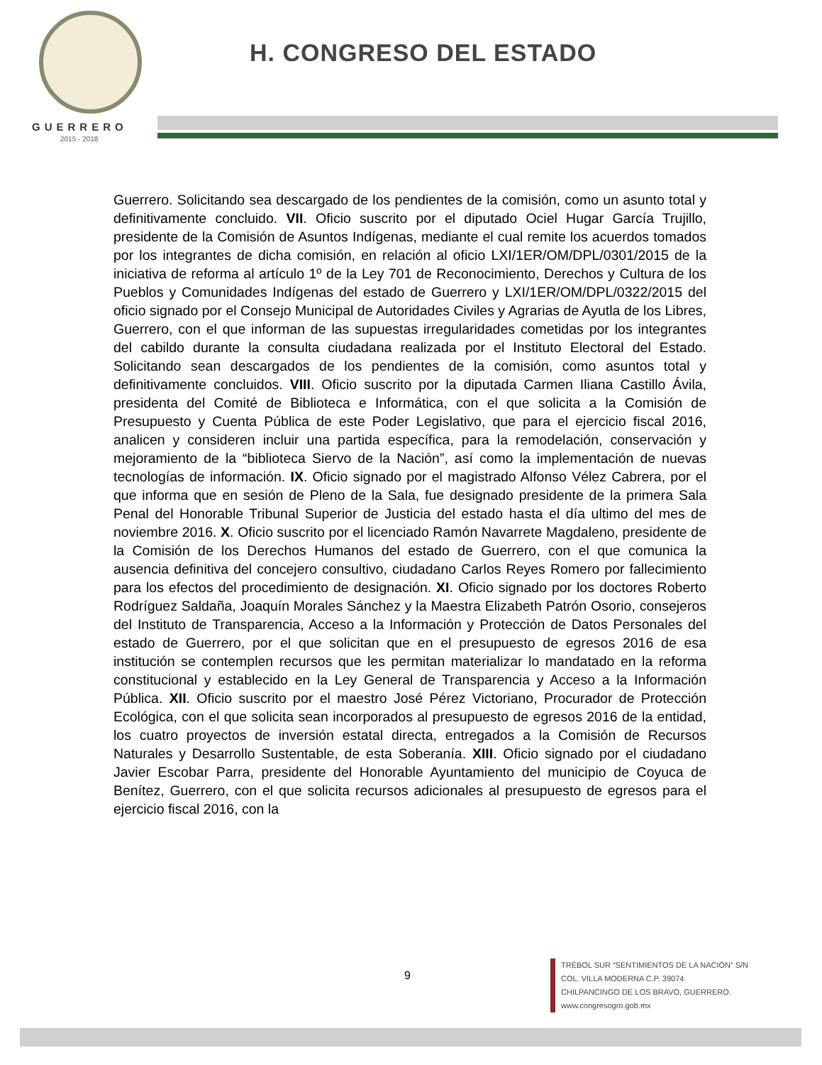GUERRERO
2015 - 2018
H. CONGRESO DEL ESTADO
Guerrero. Solicitando sea descargado de los pendientes de la comisión, como un asunto total y definitivamente concluido. VII. Oficio suscrito por el diputado Ociel Hugar García Trujillo, presidente de la Comisión de Asuntos Indígenas, mediante el cual remite los acuerdos tomados por los integrantes de dicha comisión, en relación al oficio LXI/1ER/OM/DPL/0301/2015 de la iniciativa de reforma al artículo 1º de la Ley 701 de Reconocimiento, Derechos y Cultura de los Pueblos y Comunidades Indígenas del estado de Guerrero y LXI/1ER/OM/DPL/0322/2015 del oficio signado por el Consejo Municipal de Autoridades Civiles y Agrarias de Ayutla de los Libres, Guerrero, con el que informan de las supuestas irregularidades cometidas por los integrantes del cabildo durante la consulta ciudadana realizada por el Instituto Electoral del Estado. Solicitando sean descargados de los pendientes de la comisión, como asuntos total y definitivamente concluidos. VIII. Oficio suscrito por la diputada Carmen Iliana Castillo Ávila, presidenta del Comité de Biblioteca e Informática, con el que solicita a la Comisión de Presupuesto y Cuenta Pública de este Poder Legislativo, que para el ejercicio fiscal 2016, analicen y consideren incluir una partida específica, para la remodelación, conservación y mejoramiento de la “biblioteca Siervo de la Nación”, así como la implementación de nuevas tecnologías de información. IX. Oficio signado por el magistrado Alfonso Vélez Cabrera, por el que informa que en sesión de Pleno de la Sala, fue designado presidente de la primera Sala Penal del Honorable Tribunal Superior de Justicia del estado hasta el día ultimo del mes de noviembre 2016. X. Oficio suscrito por el licenciado Ramón Navarrete Magdaleno, presidente de la Comisión de los Derechos Humanos del estado de Guerrero, con el que comunica la ausencia definitiva del concejero consultivo, ciudadano Carlos Reyes Romero por fallecimiento para los efectos del procedimiento de designación. XI. Oficio signado por los doctores Roberto Rodríguez Saldaña, Joaquín Morales Sánchez y la Maestra Elizabeth Patrón Osorio, consejeros del Instituto de Transparencia, Acceso a la Información y Protección de Datos Personales del estado de Guerrero, por el que solicitan que en el presupuesto de egresos 2016 de esa institución se contemplen recursos que les permitan materializar lo mandatado en la reforma constitucional y establecido en la Ley General de Transparencia y Acceso a la Información Pública. XII. Oficio suscrito por el maestro José Pérez Victoriano, Procurador de Protección Ecológica, con el que solicita sean incorporados al presupuesto de egresos 2016 de la entidad, los cuatro proyectos de inversión estatal directa, entregados a la Comisión de Recursos Naturales y Desarrollo Sustentable, de esta Soberanía. XIII. Oficio signado por el ciudadano Javier Escobar Parra, presidente del Honorable Ayuntamiento del municipio de Coyuca de Benítez, Guerrero, con el que solicita recursos adicionales al presupuesto de egresos para el ejercicio fiscal 2016, con la
9
TRÉBOL SUR “SENTIMIENTOS DE LA NACIÓN” S/N
COL. VILLA MODERNA C.P. 39074
CHILPANCINGO DE LOS BRAVO, GUERRERO.
www.congresogro.gob.mx